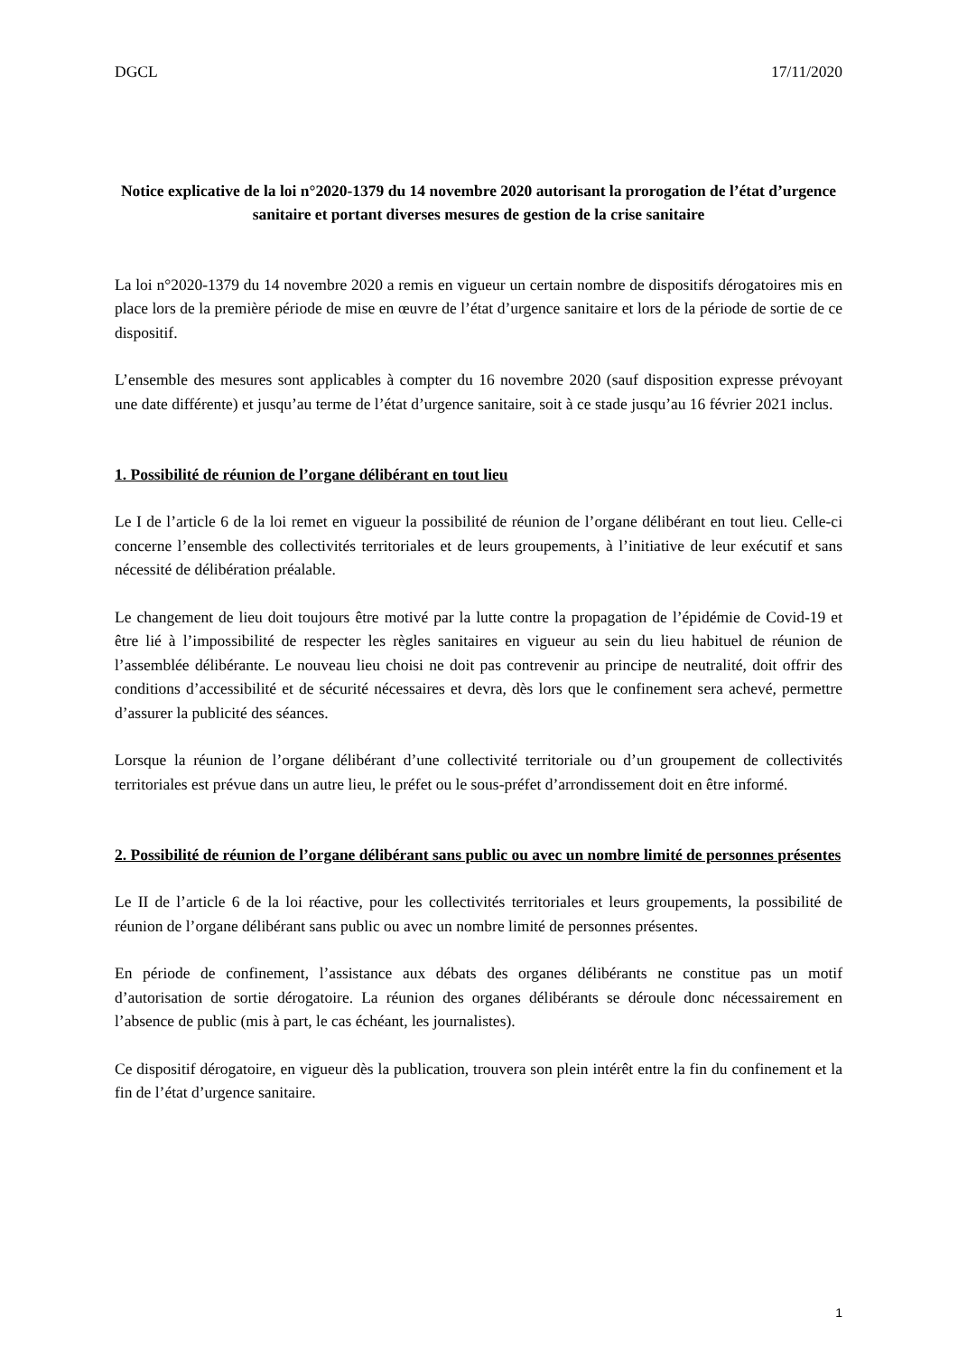DGCL 17/11/2020
Notice explicative de la loi n°2020-1379 du 14 novembre 2020 autorisant la prorogation de l’état d’urgence sanitaire et portant diverses mesures de gestion de la crise sanitaire
La loi n°2020-1379 du 14 novembre 2020 a remis en vigueur un certain nombre de dispositifs dérogatoires mis en place lors de la première période de mise en œuvre de l’état d’urgence sanitaire et lors de la période de sortie de ce dispositif.
L’ensemble des mesures sont applicables à compter du 16 novembre 2020 (sauf disposition expresse prévoyant une date différente) et jusqu’au terme de l’état d’urgence sanitaire, soit à ce stade jusqu’au 16 février 2021 inclus.
1. Possibilité de réunion de l’organe délibérant en tout lieu
Le I de l’article 6 de la loi remet en vigueur la possibilité de réunion de l’organe délibérant en tout lieu. Celle-ci concerne l’ensemble des collectivités territoriales et de leurs groupements, à l’initiative de leur exécutif et sans nécessité de délibération préalable.
Le changement de lieu doit toujours être motivé par la lutte contre la propagation de l’épidémie de Covid-19 et être lié à l’impossibilité de respecter les règles sanitaires en vigueur au sein du lieu habituel de réunion de l’assemblée délibérante. Le nouveau lieu choisi ne doit pas contrevenir au principe de neutralité, doit offrir des conditions d’accessibilité et de sécurité nécessaires et devra, dès lors que le confinement sera achevé, permettre d’assurer la publicité des séances.
Lorsque la réunion de l’organe délibérant d’une collectivité territoriale ou d’un groupement de collectivités territoriales est prévue dans un autre lieu, le préfet ou le sous-préfet d’arrondissement doit en être informé.
2. Possibilité de réunion de l’organe délibérant sans public ou avec un nombre limité de personnes présentes
Le II de l’article 6 de la loi réactive, pour les collectivités territoriales et leurs groupements, la possibilité de réunion de l’organe délibérant sans public ou avec un nombre limité de personnes présentes.
En période de confinement, l’assistance aux débats des organes délibérants ne constitue pas un motif d’autorisation de sortie dérogatoire. La réunion des organes délibérants se déroule donc nécessairement en l’absence de public (mis à part, le cas échéant, les journalistes).
Ce dispositif dérogatoire, en vigueur dès la publication, trouvera son plein intérêt entre la fin du confinement et la fin de l’état d’urgence sanitaire.
1